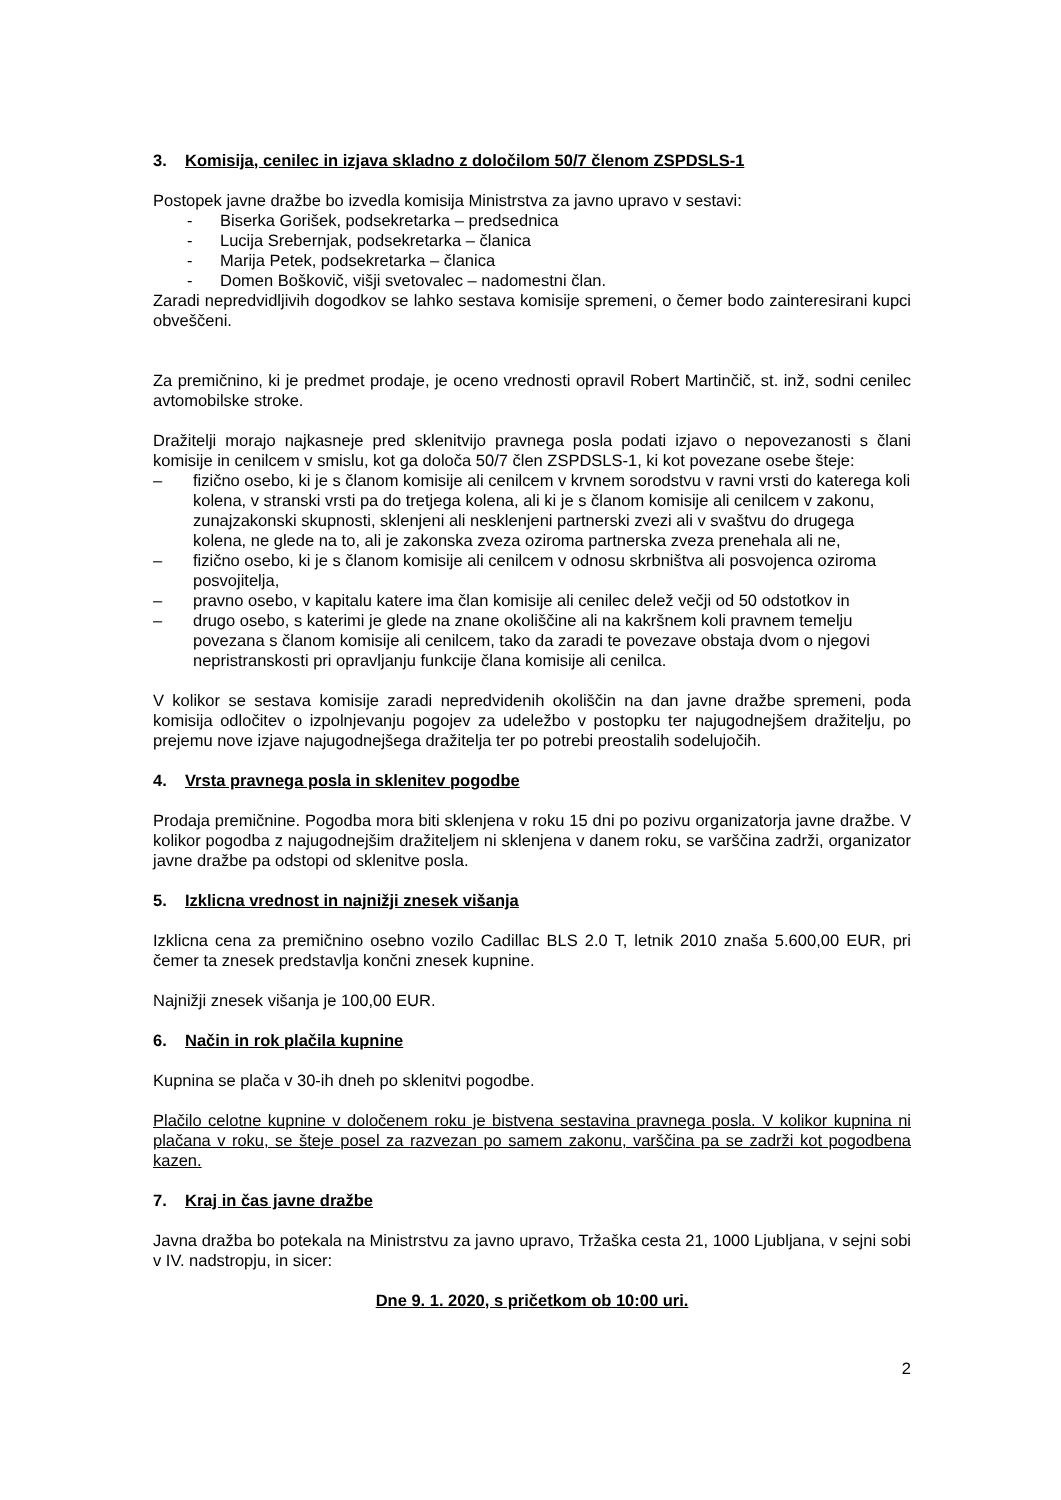3. Komisija, cenilec in izjava skladno z določilom 50/7 členom ZSPDSLS-1
Postopek javne dražbe bo izvedla komisija Ministrstva za javno upravo v sestavi:
- Biserka Gorišek, podsekretarka – predsednica
- Lucija Srebernjak, podsekretarka – članica
- Marija Petek, podsekretarka – članica
- Domen Boškovič, višji svetovalec – nadomestni član.
Zaradi nepredvidljivih dogodkov se lahko sestava komisije spremeni, o čemer bodo zainteresirani kupci obveščeni.
Za premičnino, ki je predmet prodaje, je oceno vrednosti opravil Robert Martinčič, st. inž, sodni cenilec avtomobilske stroke.
Dražitelji morajo najkasneje pred sklenitvijo pravnega posla podati izjavo o nepovezanosti s člani komisije in cenilcem v smislu, kot ga določa 50/7 člen ZSPDSLS-1, ki kot povezane osebe šteje:
– fizično osebo, ki je s članom komisije ali cenilcem v krvnem sorodstvu v ravni vrsti do katerega koli kolena, v stranski vrsti pa do tretjega kolena, ali ki je s članom komisije ali cenilcem v zakonu, zunajzakonski skupnosti, sklenjeni ali nesklenjeni partnerski zvezi ali v svaštvu do drugega kolena, ne glede na to, ali je zakonska zveza oziroma partnerska zveza prenehala ali ne,
– fizično osebo, ki je s članom komisije ali cenilcem v odnosu skrbništva ali posvojenca oziroma posvojitelja,
– pravno osebo, v kapitalu katere ima član komisije ali cenilec delež večji od 50 odstotkov in
– drugo osebo, s katerimi je glede na znane okoliščine ali na kakršnem koli pravnem temelju povezana s članom komisije ali cenilcem, tako da zaradi te povezave obstaja dvom o njegovi nepristranskosti pri opravljanju funkcije člana komisije ali cenilca.
V kolikor se sestava komisije zaradi nepredvidenih okoliščin na dan javne dražbe spremeni, poda komisija odločitev o izpolnjevanju pogojev za udeležbo v postopku ter najugodnejšem dražitelju, po prejemu nove izjave najugodnejšega dražitelja ter po potrebi preostalih sodelujočih.
4. Vrsta pravnega posla in sklenitev pogodbe
Prodaja premičnine. Pogodba mora biti sklenjena v roku 15 dni po pozivu organizatorja javne dražbe. V kolikor pogodba z najugodnejšim dražiteljem ni sklenjena v danem roku, se varščina zadrži, organizator javne dražbe pa odstopi od sklenitve posla.
5. Izklicna vrednost in najnižji znesek višanja
Izklicna cena za premičnino osebno vozilo Cadillac BLS 2.0 T, letnik 2010 znaša 5.600,00 EUR, pri čemer ta znesek predstavlja končni znesek kupnine.
Najnižji znesek višanja je 100,00 EUR.
6. Način in rok plačila kupnine
Kupnina se plača v 30-ih dneh po sklenitvi pogodbe.
Plačilo celotne kupnine v določenem roku je bistvena sestavina pravnega posla. V kolikor kupnina ni plačana v roku, se šteje posel za razvezan po samem zakonu, varščina pa se zadrži kot pogodbena kazen.
7. Kraj in čas javne dražbe
Javna dražba bo potekala na Ministrstvu za javno upravo, Tržaška cesta 21, 1000 Ljubljana, v sejni sobi v IV. nadstropju, in sicer:
Dne 9. 1. 2020, s pričetkom ob 10:00 uri.
2